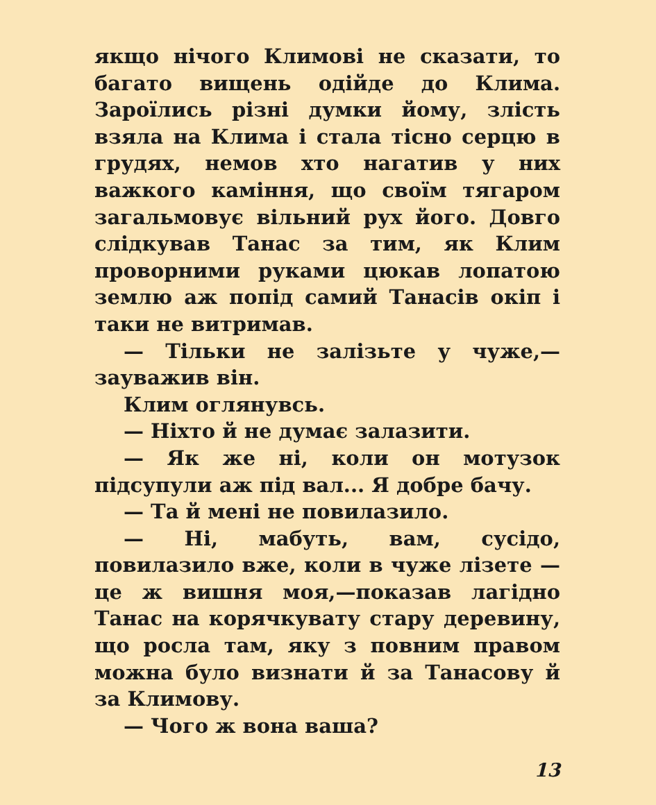якщо нічого Климові не сказати, то багато вищень одійде до Клима. Зароїлись різні думки йому, злість взяла на Клима і стала тісно серцю в грудях, немов хто нагатив у них важкого каміння, що своїм тягаром загальмовує вільний рух його. Довго слідкував Танас за тим, як Клим проворними руками цюкав лопатою землю аж попід самий Танасів окіп і таки не витримав.
— Тільки не залізьте у чуже,— зауважив він.
Клим оглянувсь.
— Ніхто й не думає залазити.
— Як же ні, коли он мотузок підсупули аж під вал... Я добре бачу.
— Та й мені не повилазило.
— Ні, мабуть, вам, сусідо, повилазило вже, коли в чуже лізете — це ж вишня моя,—показав лагідно Танас на корячкувату стару деревину, що росла там, яку з повним правом можна було визнати й за Танасову й за Климову.
— Чого ж вона ваша?
13